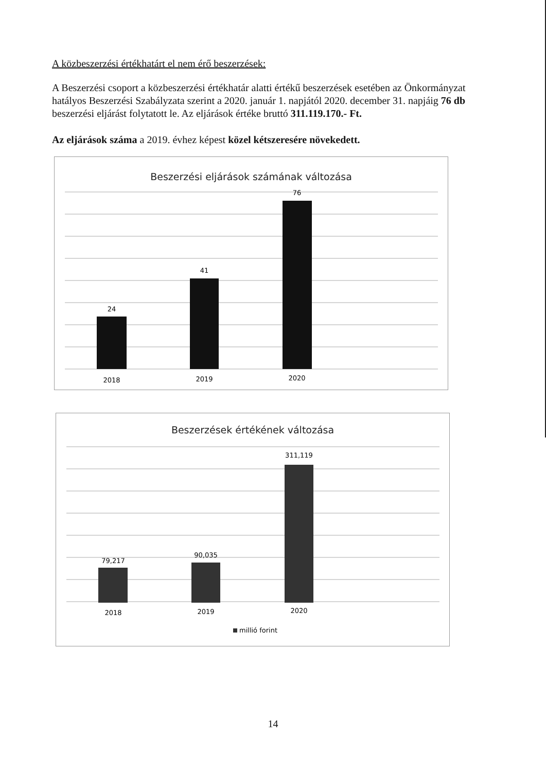A közbeszerzési értékhatárt el nem érő beszerzések:
A Beszerzési csoport a közbeszerzési értékhatár alatti értékű beszerzések esetében az Önkormányzat hatályos Beszerzési Szabályzata szerint a 2020. január 1. napjától 2020. december 31. napjáig 76 db beszerzési eljárást folytatott le. Az eljárások értéke bruttó 311.119.170.- Ft.
Az eljárások száma a 2019. évhez képest közel kétszeresére növekedett.
Beszerzési eljárások számának változása
24
41
76
2018
2019
2020
Beszerzések értékének változása
79,217
90,035
311,119
2018
2019
2020
millió forint
14